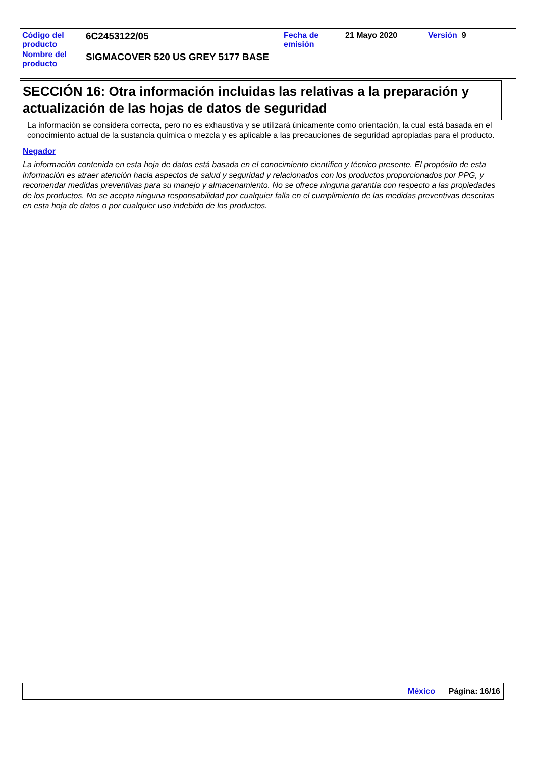| Código del producto | 6C2453122/05 | Fecha de emisión | 21 Mayo 2020 | Versión 9 |
| Nombre del producto | SIGMACOVER 520 US GREY 5177 BASE | | | |
SECCIÓN 16: Otra información incluidas las relativas a la preparación y actualización de las hojas de datos de seguridad
La información se considera correcta, pero no es exhaustiva y se utilizará únicamente como orientación, la cual está basada en el conocimiento actual de la sustancia química o mezcla y es aplicable a las precauciones de seguridad apropiadas para el producto.
Negador
La información contenida en esta hoja de datos está basada en el conocimiento científico y técnico presente. El propósito de esta información es atraer atención hacia aspectos de salud y seguridad y relacionados con los productos proporcionados por PPG, y recomendar medidas preventivas para su manejo y almacenamiento. No se ofrece ninguna garantía con respecto a las propiedades de los productos. No se acepta ninguna responsabilidad por cualquier falla en el cumplimiento de las medidas preventivas descritas en esta hoja de datos o por cualquier uso indebido de los productos.
México Página: 16/16